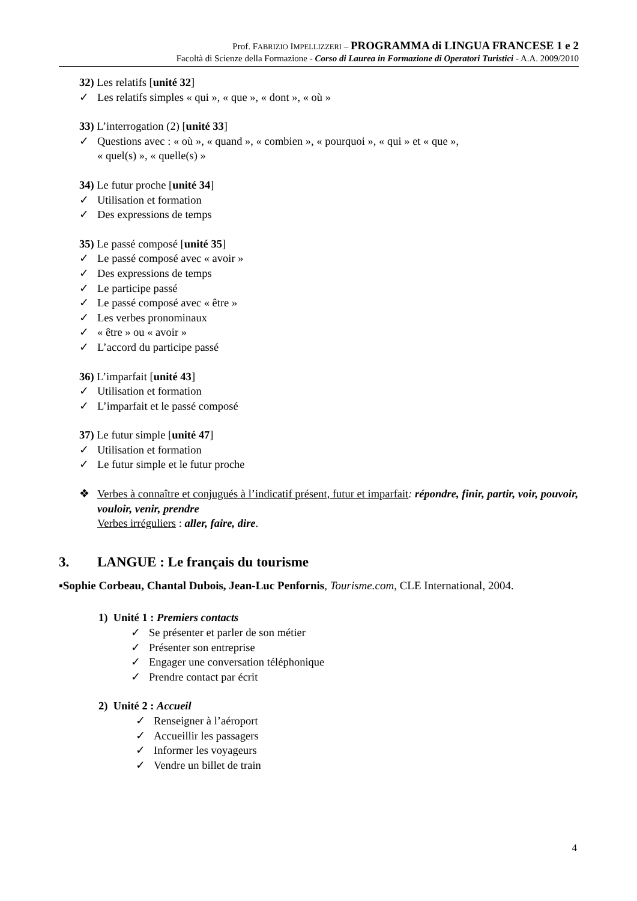Prof. FABRIZIO IMPELLIZZERI – PROGRAMMA di LINGUA FRANCESE 1 e 2
Facoltà di Scienze della Formazione - Corso di Laurea in Formazione di Operatori Turistici - A.A. 2009/2010
32) Les relatifs [unité 32]
✓ Les relatifs simples « qui », « que », « dont », « où »
33) L’interrogation (2) [unité 33]
✓ Questions avec : « où », « quand », « combien », « pourquoi », « qui » et « que »,
« quel(s) », « quelle(s) »
34) Le futur proche [unité 34]
✓ Utilisation et formation
✓ Des expressions de temps
35) Le passé composé [unité 35]
✓ Le passé composé avec « avoir »
✓ Des expressions de temps
✓ Le participe passé
✓ Le passé composé avec « être »
✓ Les verbes pronominaux
✓ « être » ou « avoir »
✓ L’accord du participe passé
36) L’imparfait [unité 43]
✓ Utilisation et formation
✓ L’imparfait et le passé composé
37) Le futur simple [unité 47]
✓ Utilisation et formation
✓ Le futur simple et le futur proche
❖ Verbes à connaître et conjugués à l’indicatif présent, futur et imparfait: répondre, finir, partir, voir, pouvoir, vouloir, venir, prendre
Verbes irréguliers : aller, faire, dire.
3. LANGUE : Le français du tourisme
▪Sophie Corbeau, Chantal Dubois, Jean-Luc Penfornis, Tourisme.com, CLE International, 2004.
1) Unité 1 : Premiers contacts
✓ Se présenter et parler de son métier
✓ Présenter son entreprise
✓ Engager une conversation téléphonique
✓ Prendre contact par écrit
2) Unité 2 : Accueil
✓ Renseigner à l’aéroport
✓ Accueillir les passagers
✓ Informer les voyageurs
✓ Vendre un billet de train
4